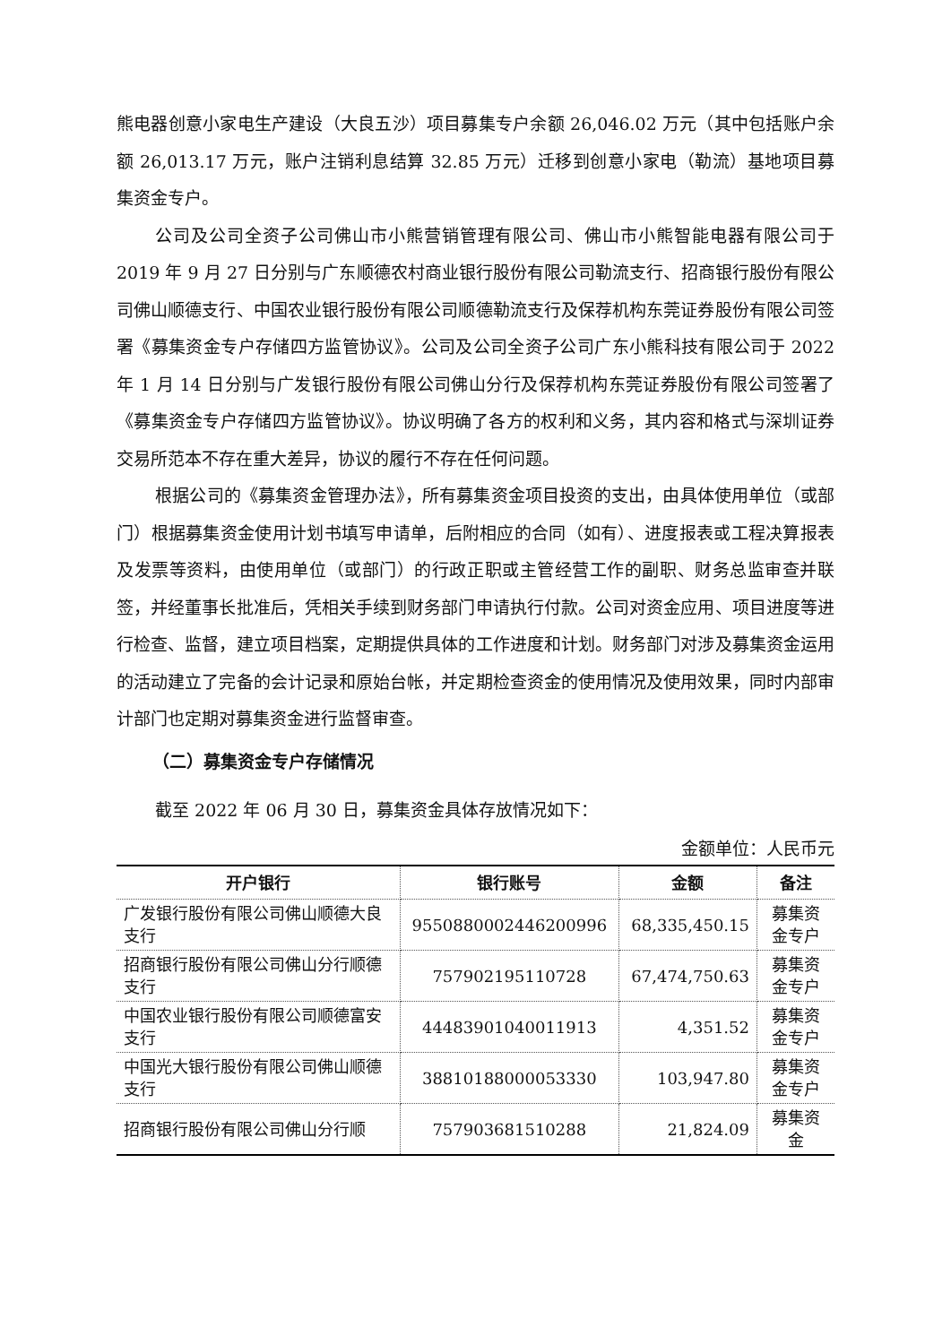熊电器创意小家电生产建设（大良五沙）项目募集专户余额 26,046.02 万元（其中包括账户余额 26,013.17 万元，账户注销利息结算 32.85 万元）迁移到创意小家电（勒流）基地项目募集资金专户。
公司及公司全资子公司佛山市小熊营销管理有限公司、佛山市小熊智能电器有限公司于 2019 年 9 月 27 日分别与广东顺德农村商业银行股份有限公司勒流支行、招商银行股份有限公司佛山顺德支行、中国农业银行股份有限公司顺德勒流支行及保荐机构东莞证券股份有限公司签署《募集资金专户存储四方监管协议》。公司及公司全资子公司广东小熊科技有限公司于 2022 年 1 月 14 日分别与广发银行股份有限公司佛山分行及保荐机构东莞证券股份有限公司签署了《募集资金专户存储四方监管协议》。协议明确了各方的权利和义务，其内容和格式与深圳证券交易所范本不存在重大差异，协议的履行不存在任何问题。
根据公司的《募集资金管理办法》，所有募集资金项目投资的支出，由具体使用单位（或部门）根据募集资金使用计划书填写申请单，后附相应的合同（如有）、进度报表或工程决算报表及发票等资料，由使用单位（或部门）的行政正职或主管经营工作的副职、财务总监审查并联签，并经董事长批准后，凭相关手续到财务部门申请执行付款。公司对资金应用、项目进度等进行检查、监督，建立项目档案，定期提供具体的工作进度和计划。财务部门对涉及募集资金运用的活动建立了完备的会计记录和原始台帐，并定期检查资金的使用情况及使用效果，同时内部审计部门也定期对募集资金进行监督审查。
（二）募集资金专户存储情况
截至 2022 年 06 月 30 日，募集资金具体存放情况如下：
金额单位：人民币元
| 开户银行 | 银行账号 | 金额 | 备注 |
| --- | --- | --- | --- |
| 广发银行股份有限公司佛山顺德大良支行 | 9550880002446200996 | 68,335,450.15 | 募集资金专户 |
| 招商银行股份有限公司佛山分行顺德支行 | 757902195110728 | 67,474,750.63 | 募集资金专户 |
| 中国农业银行股份有限公司顺德富安支行 | 44483901040011913 | 4,351.52 | 募集资金专户 |
| 中国光大银行股份有限公司佛山顺德支行 | 38810188000053330 | 103,947.80 | 募集资金专户 |
| 招商银行股份有限公司佛山分行顺 | 757903681510288 | 21,824.09 | 募集资金 |